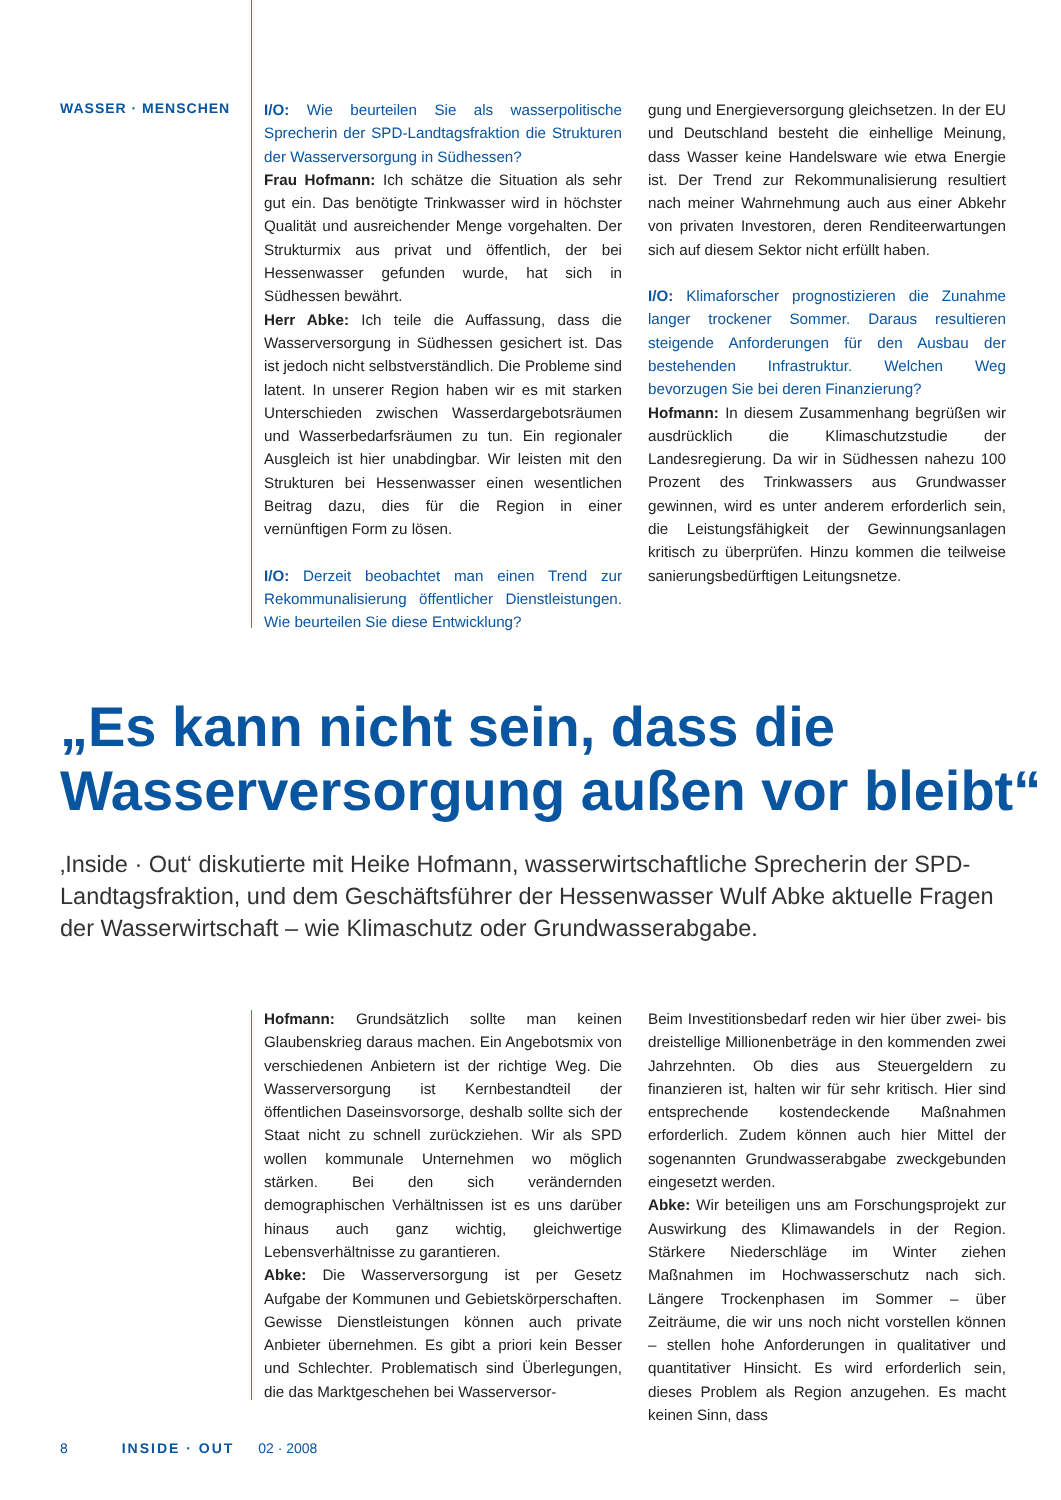WASSER · MENSCHEN
I/O: Wie beurteilen Sie als wasserpolitische Sprecherin der SPD-Landtagsfraktion die Strukturen der Wasserversorgung in Südhessen?
Frau Hofmann: Ich schätze die Situation als sehr gut ein. Das benötigte Trinkwasser wird in höchster Qualität und ausreichender Menge vorgehalten. Der Strukturmix aus privat und öffentlich, der bei Hessenwasser gefunden wurde, hat sich in Südhessen bewährt.
Herr Abke: Ich teile die Auffassung, dass die Wasserversorgung in Südhessen gesichert ist. Das ist jedoch nicht selbstverständlich. Die Probleme sind latent. In unserer Region haben wir es mit starken Unterschieden zwischen Wasserdargebotsräumen und Wasserbedarfsräumen zu tun. Ein regionaler Ausgleich ist hier unabdingbar. Wir leisten mit den Strukturen bei Hessenwasser einen wesentlichen Beitrag dazu, dies für die Region in einer vernünftigen Form zu lösen.
I/O: Derzeit beobachtet man einen Trend zur Rekommunalisierung öffentlicher Dienstleistungen. Wie beurteilen Sie diese Entwicklung?
gung und Energieversorgung gleichsetzen. In der EU und Deutschland besteht die einhellige Meinung, dass Wasser keine Handelsware wie etwa Energie ist. Der Trend zur Rekommunalisierung resultiert nach meiner Wahrnehmung auch aus einer Abkehr von privaten Investoren, deren Renditeerwartungen sich auf diesem Sektor nicht erfüllt haben.
I/O: Klimaforscher prognostizieren die Zunahme langer trockener Sommer. Daraus resultieren steigende Anforderungen für den Ausbau der bestehenden Infrastruktur. Welchen Weg bevorzugen Sie bei deren Finanzierung?
Hofmann: In diesem Zusammenhang begrüßen wir ausdrücklich die Klimaschutzstudie der Landesregierung. Da wir in Südhessen nahezu 100 Prozent des Trinkwassers aus Grundwasser gewinnen, wird es unter anderem erforderlich sein, die Leistungsfähigkeit der Gewinnungsanlagen kritisch zu überprüfen. Hinzu kommen die teilweise sanierungsbedürftigen Leitungsnetze.
„Es kann nicht sein, dass die
Wasserversorgung außen vor bleibt“
‚Inside · Out‘ diskutierte mit Heike Hofmann, wasserwirtschaftliche Sprecherin der SPD-Landtagsfraktion, und dem Geschäftsführer der Hessenwasser Wulf Abke aktuelle Fragen der Wasserwirtschaft – wie Klimaschutz oder Grundwasserabgabe.
Hofmann: Grundsätzlich sollte man keinen Glaubenskrieg daraus machen. Ein Angebotsmix von verschiedenen Anbietern ist der richtige Weg. Die Wasserversorgung ist Kernbestandteil der öffentlichen Daseinsvorsorge, deshalb sollte sich der Staat nicht zu schnell zurückziehen. Wir als SPD wollen kommunale Unternehmen wo möglich stärken. Bei den sich verändernden demographischen Verhältnissen ist es uns darüber hinaus auch ganz wichtig, gleichwertige Lebensverhältnisse zu garantieren.
Abke: Die Wasserversorgung ist per Gesetz Aufgabe der Kommunen und Gebietskörperschaften. Gewisse Dienstleistungen können auch private Anbieter übernehmen. Es gibt a priori kein Besser und Schlechter. Problematisch sind Überlegungen, die das Marktgeschehen bei Wasserversor-
Beim Investitionsbedarf reden wir hier über zwei- bis dreistellige Millionenbeträge in den kommenden zwei Jahrzehnten. Ob dies aus Steuergeldern zu finanzieren ist, halten wir für sehr kritisch. Hier sind entsprechende kostendeckende Maßnahmen erforderlich. Zudem können auch hier Mittel der sogenannten Grundwasserabgabe zweckgebunden eingesetzt werden.
Abke: Wir beteiligen uns am Forschungsprojekt zur Auswirkung des Klimawandels in der Region. Stärkere Niederschläge im Winter ziehen Maßnahmen im Hochwasserschutz nach sich. Längere Trockenphasen im Sommer – über Zeiträume, die wir uns noch nicht vorstellen können – stellen hohe Anforderungen in qualitativer und quantitativer Hinsicht. Es wird erforderlich sein, dieses Problem als Region anzugehen. Es macht keinen Sinn, dass
8 INSIDE · OUT 02 · 2008